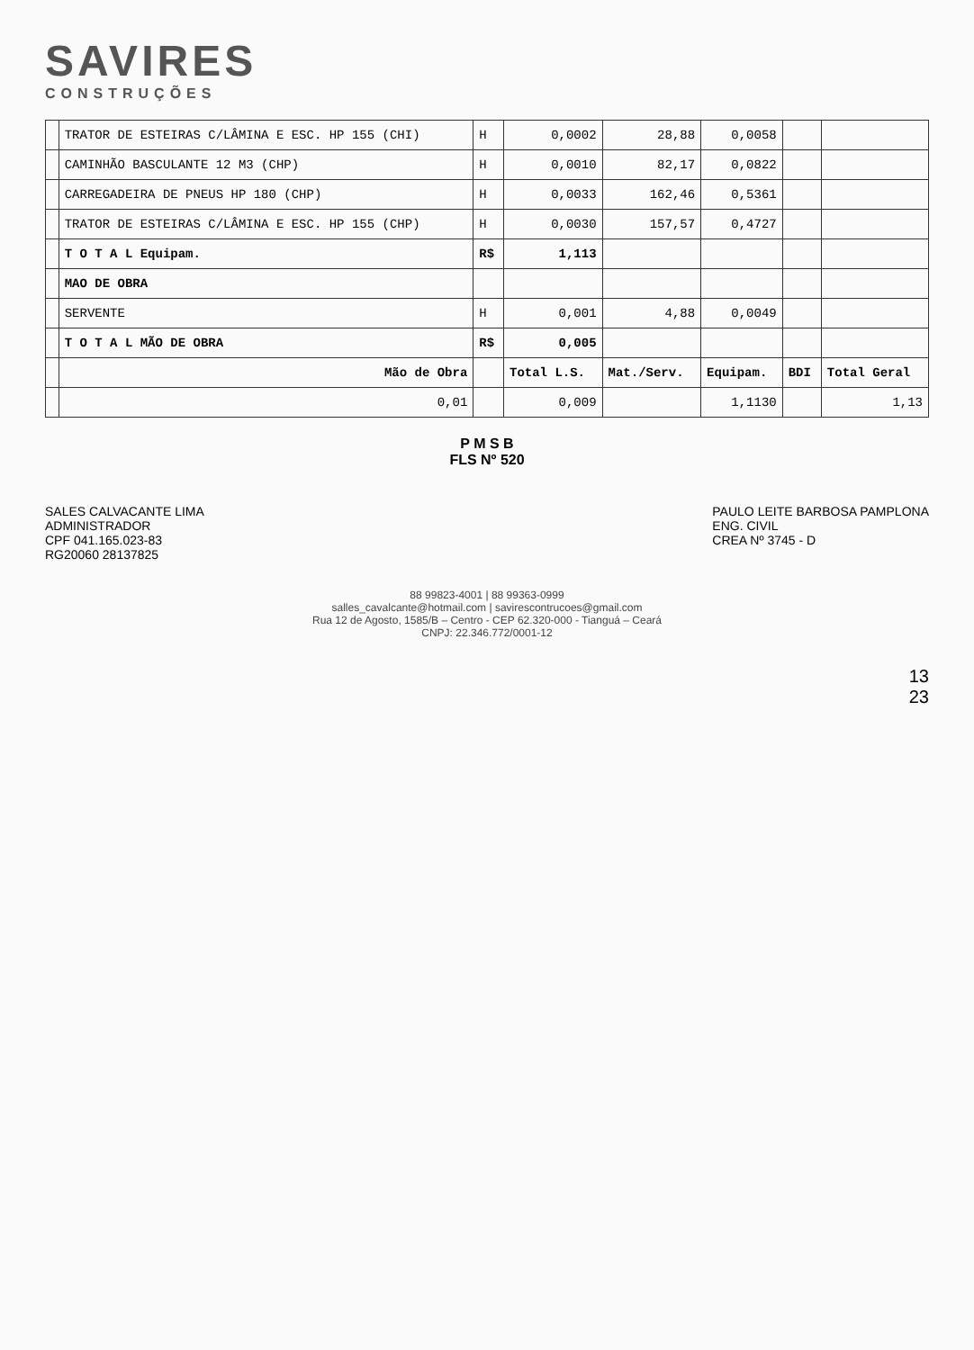SAVIRES
CONSTRUÇÕES
| | TRATOR DE ESTEIRAS C/LÂMINA E ESC. HP 155 (CHI) | H | 0,0002 | 28,88 | 0,0058 | | |
| | CAMINHÃO BASCULANTE 12 M3 (CHP) | H | 0,0010 | 82,17 | 0,0822 | | |
| | CARREGADEIRA DE PNEUS HP 180 (CHP) | H | 0,0033 | 162,46 | 0,5361 | | |
| | TRATOR DE ESTEIRAS C/LÂMINA E ESC. HP 155 (CHP) | H | 0,0030 | 157,57 | 0,4727 | | |
| | T O T A L Equipam. | R$ | 1,113 | | | | |
| | MAO DE OBRA | | | | | | |
| | SERVENTE | H | 0,001 | 4,88 | 0,0049 | | |
| | T O T A L MÃO DE OBRA | R$ | 0,005 | | | | |
| | Mão de Obra | | Total L.S. | Mat./Serv. | Equipam. | BDI | Total Geral |
| | 0,01 | | 0,009 | | 1,1130 | | 1,13 |
P M S B
FLS Nº 520
SALES CALVACANTE LIMA
ADMINISTRADOR
CPF 041.165.023-83
RG20060 28137825
PAULO LEITE BARBOSA PAMPLONA
ENG. CIVIL
CREA Nº 3745 - D
88 99823-4001 | 88 99363-0999
salles_cavalcante@hotmail.com | savirescontrucoes@gmail.com
Rua 12 de Agosto, 1585/B – Centro - CEP 62.320-000 - Tianguá – Ceará
CNPJ: 22.346.772/0001-12
13
23